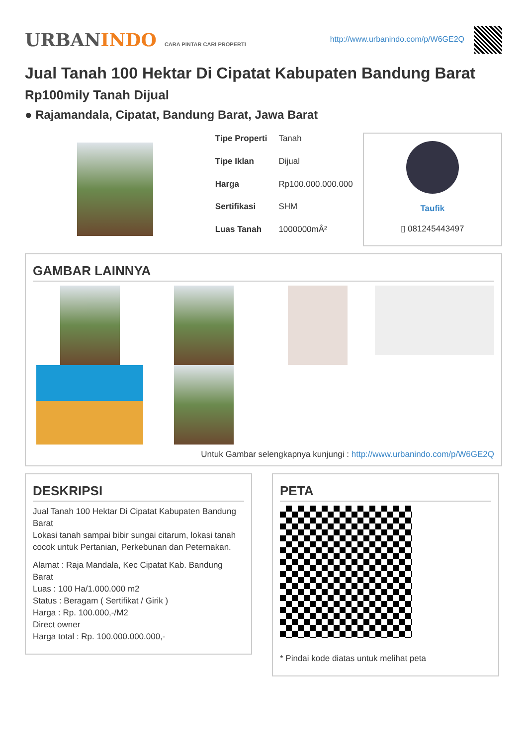URBANINDO CARA PINTAR CARI PROPERTI
http://www.urbanindo.com/p/W6GE2Q
Jual Tanah 100 Hektar Di Cipatat Kabupaten Bandung Barat
Rp100mily Tanah Dijual
● Rajamandala, Cipatat, Bandung Barat, Jawa Barat
| Tipe Properti | Tanah |
| Tipe Iklan | Dijual |
| Harga | Rp100.000.000.000 |
| Sertifikasi | SHM |
| Luas Tanah | 1000000mÂ² |
Taufik
▯ 081245443497
GAMBAR LAINNYA
Untuk Gambar selengkapnya kunjungi : http://www.urbanindo.com/p/W6GE2Q
DESKRIPSI
Jual Tanah 100 Hektar Di Cipatat Kabupaten Bandung Barat
Lokasi tanah sampai bibir sungai citarum, lokasi tanah cocok untuk Pertanian, Perkebunan dan Peternakan.
Alamat : Raja Mandala, Kec Cipatat Kab. Bandung Barat
Luas : 100 Ha/1.000.000 m2
Status : Beragam ( Sertifikat / Girik )
Harga : Rp. 100.000,-/M2
Direct owner
Harga total : Rp. 100.000.000.000,-
PETA
* Pindai kode diatas untuk melihat peta